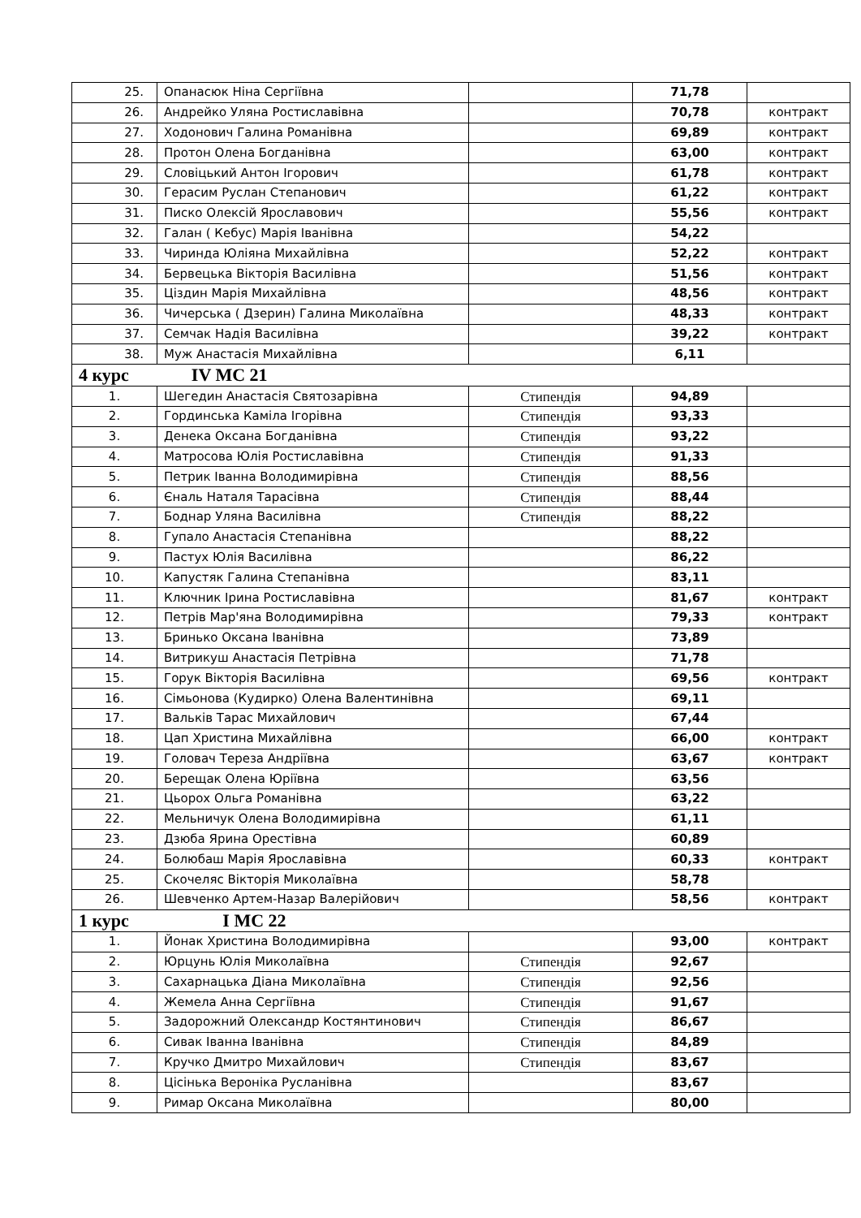| 25. | Опанасюк Ніна Сергіївна | | 71,78 | |
| 26. | Андрейко Уляна Ростиславівна | | 70,78 | контракт |
| 27. | Ходонович Галина Романівна | | 69,89 | контракт |
| 28. | Протон Олена Богданівна | | 63,00 | контракт |
| 29. | Словіцький Антон Ігорович | | 61,78 | контракт |
| 30. | Герасим Руслан Степанович | | 61,22 | контракт |
| 31. | Писко Олексій Ярославович | | 55,56 | контракт |
| 32. | Галан ( Кебус) Марія Іванівна | | 54,22 | |
| 33. | Чиринда Юліяна Михайлівна | | 52,22 | контракт |
| 34. | Бервецька Вікторія Василівна | | 51,56 | контракт |
| 35. | Ціздин Марія Михайлівна | | 48,56 | контракт |
| 36. | Чичерська ( Дзерин) Галина Миколаївна | | 48,33 | контракт |
| 37. | Семчак Надія Василівна | | 39,22 | контракт |
| 38. | Муж Анастасія Михайлівна | | 6,11 | |
| 4 курс IV МС 21 | | | | |
| 1. | Шегедин Анастасія Святозарівна | Стипендія | 94,89 | |
| 2. | Гординська Каміла Ігорівна | Стипендія | 93,33 | |
| 3. | Денека Оксана Богданівна | Стипендія | 93,22 | |
| 4. | Матросова Юлія Ростиславівна | Стипендія | 91,33 | |
| 5. | Петрик Іванна Володимирівна | Стипендія | 88,56 | |
| 6. | Єналь Наталя Тарасівна | Стипендія | 88,44 | |
| 7. | Боднар Уляна Василівна | Стипендія | 88,22 | |
| 8. | Гупало Анастасія Степанівна | | 88,22 | |
| 9. | Пастух Юлія Василівна | | 86,22 | |
| 10. | Капустяк Галина Степанівна | | 83,11 | |
| 11. | Ключник Ірина Ростиславівна | | 81,67 | контракт |
| 12. | Петрів Мар'яна Володимирівна | | 79,33 | контракт |
| 13. | Бринько Оксана Іванівна | | 73,89 | |
| 14. | Витрикуш Анастасія Петрівна | | 71,78 | |
| 15. | Горук Вікторія Василівна | | 69,56 | контракт |
| 16. | Сімьонова (Кудирко) Олена Валентинівна | | 69,11 | |
| 17. | Вальків Тарас Михайлович | | 67,44 | |
| 18. | Цап Христина Михайлівна | | 66,00 | контракт |
| 19. | Головач Тереза Андріївна | | 63,67 | контракт |
| 20. | Берещак Олена Юріївна | | 63,56 | |
| 21. | Цьорох Ольга Романівна | | 63,22 | |
| 22. | Мельничук Олена Володимирівна | | 61,11 | |
| 23. | Дзюба Ярина Орестівна | | 60,89 | |
| 24. | Болюбаш Марія Ярославівна | | 60,33 | контракт |
| 25. | Скочеляс Вікторія Миколаївна | | 58,78 | |
| 26. | Шевченко Артем-Назар Валерійович | | 58,56 | контракт |
| 1 курс І МС 22 | | | | |
| 1. | Йонак Христина Володимирівна | | 93,00 | контракт |
| 2. | Юрцунь Юлія Миколаївна | Стипендія | 92,67 | |
| 3. | Сахарнацька Діана Миколаївна | Стипендія | 92,56 | |
| 4. | Жемела Анна Сергіївна | Стипендія | 91,67 | |
| 5. | Задорожний Олександр Костянтинович | Стипендія | 86,67 | |
| 6. | Сивак Іванна Іванівна | Стипендія | 84,89 | |
| 7. | Кручко Дмитро Михайлович | Стипендія | 83,67 | |
| 8. | Цісінька Вероніка Русланівна | | 83,67 | |
| 9. | Римар Оксана Миколаївна | | 80,00 | |